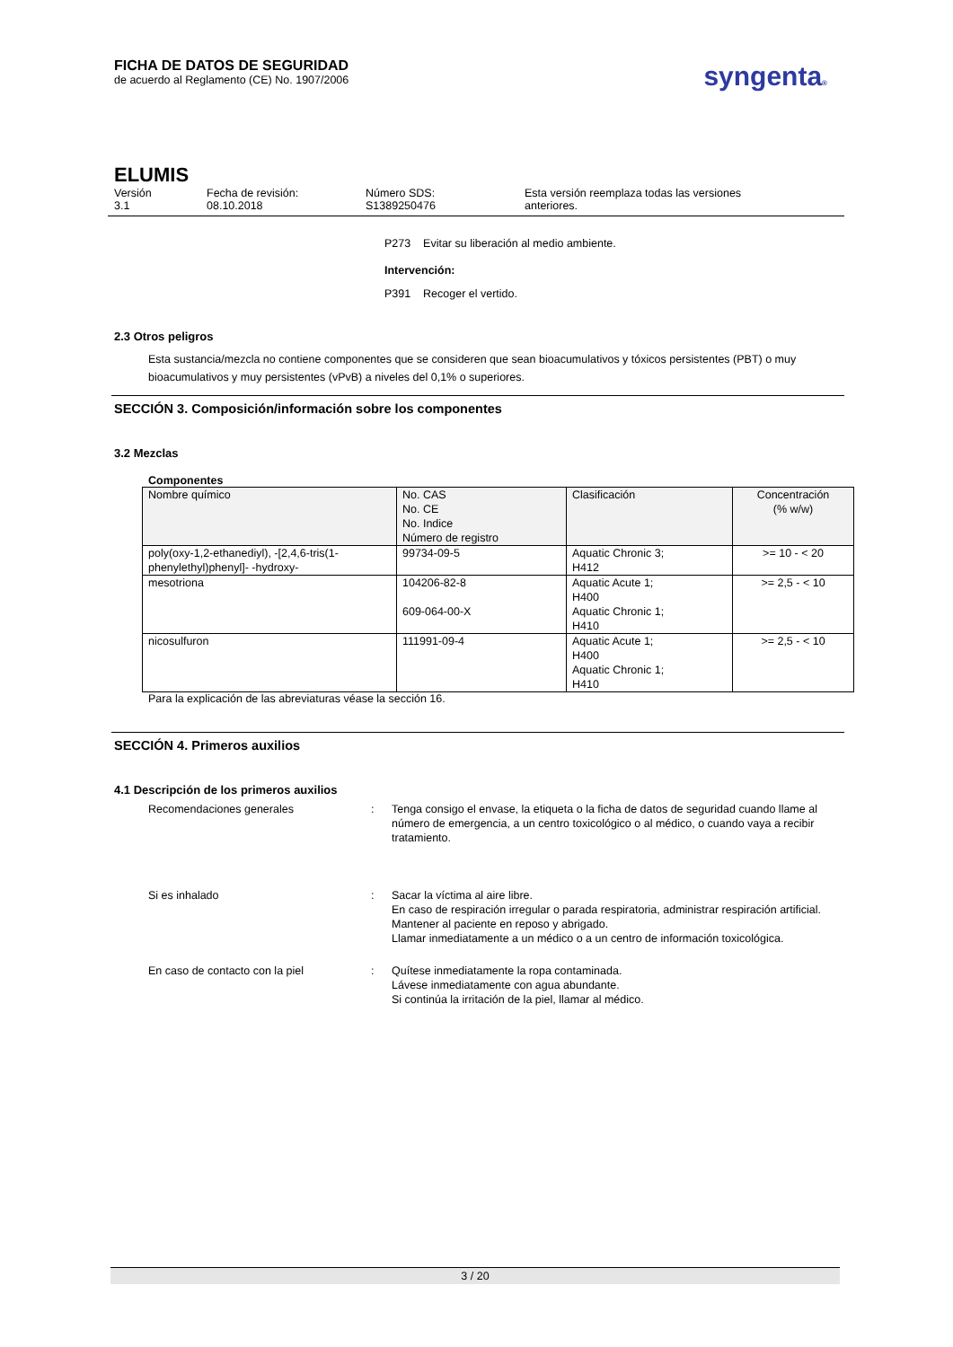FICHA DE DATOS DE SEGURIDAD
de acuerdo al Reglamento (CE) No. 1907/2006
syngenta®
ELUMIS
| Versión 3.1 | Fecha de revisión: 08.10.2018 | Número SDS: S1389250476 | Esta versión reemplaza todas las versiones anteriores. |
P273 Evitar su liberación al medio ambiente.
Intervención:
P391 Recoger el vertido.
2.3 Otros peligros
Esta sustancia/mezcla no contiene componentes que se consideren que sean bioacumulativos y tóxicos persistentes (PBT) o muy bioacumulativos y muy persistentes (vPvB) a niveles del 0,1% o superiores.
SECCIÓN 3. Composición/información sobre los componentes
3.2 Mezclas
Componentes
| Nombre químico | No. CAS No. CE No. Indice Número de registro | Clasificación | Concentración (% w/w) |
| poly(oxy-1,2-ethanediyl), -[2,4,6-tris(1-phenylethyl)phenyl]- -hydroxy- | 99734-09-5 | Aquatic Chronic 3; H412 | >= 10 - < 20 |
| mesotriona | 104206-82-8 609-064-00-X | Aquatic Acute 1; H400 Aquatic Chronic 1; H410 | >= 2,5 - < 10 |
| nicosulfuron | 111991-09-4 | Aquatic Acute 1; H400 Aquatic Chronic 1; H410 | >= 2,5 - < 10 |
Para la explicación de las abreviaturas véase la sección 16.
SECCIÓN 4. Primeros auxilios
4.1 Descripción de los primeros auxilios
| Recomendaciones generales | : | Tenga consigo el envase, la etiqueta o la ficha de datos de seguridad cuando llame al número de emergencia, a un centro toxicológico o al médico, o cuando vaya a recibir tratamiento. |
| Si es inhalado | : | Sacar la víctima al aire libre. En caso de respiración irregular o parada respiratoria, administrar respiración artificial. Mantener al paciente en reposo y abrigado. Llamar inmediatamente a un médico o a un centro de información toxicológica. |
| En caso de contacto con la piel | : | Quítese inmediatamente la ropa contaminada. Lávese inmediatamente con agua abundante. Si continúa la irritación de la piel, llamar al médico. |
3 / 20